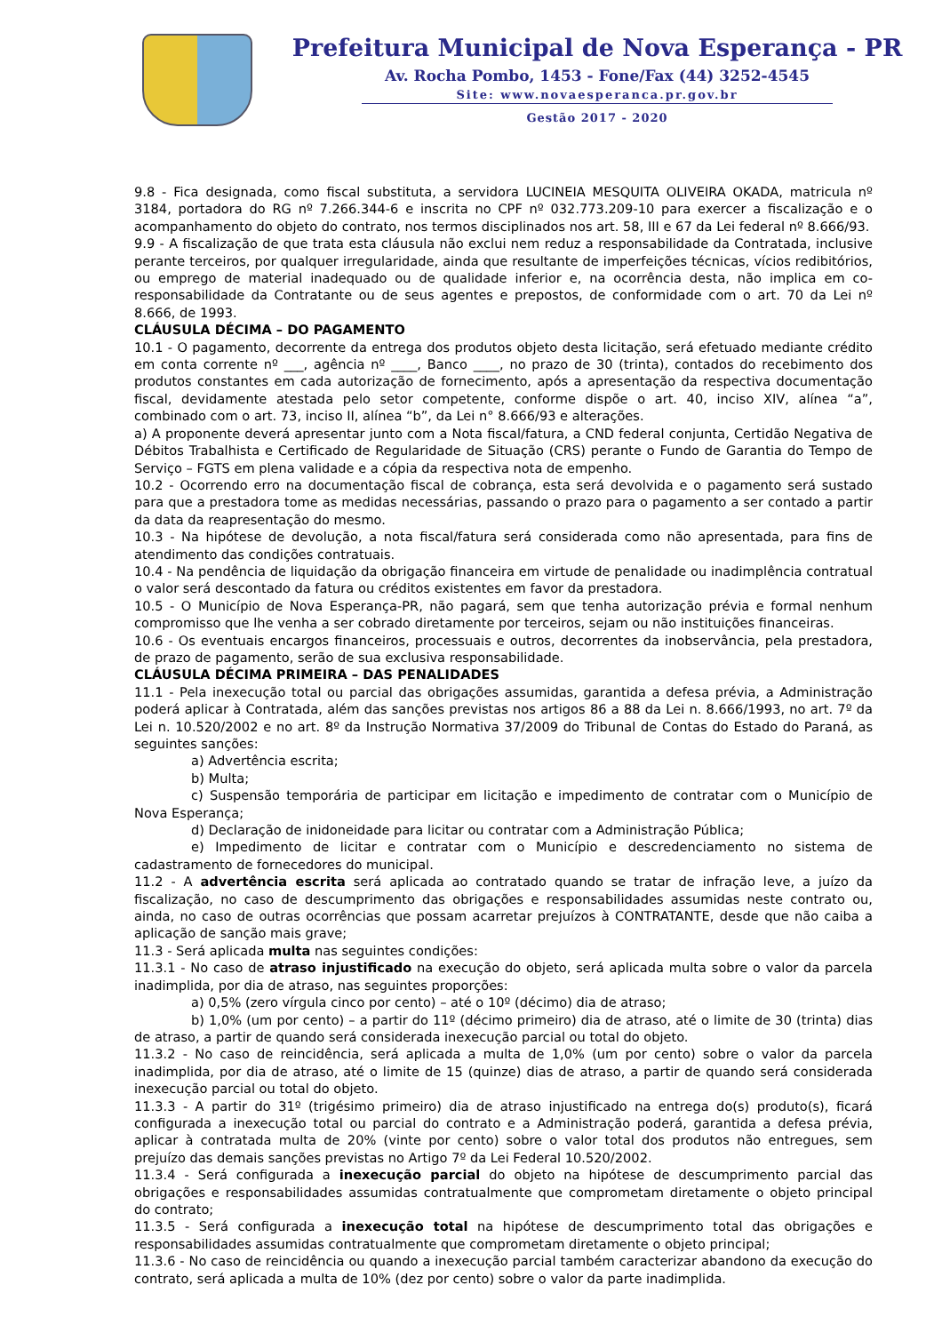Prefeitura Municipal de Nova Esperança - PR
Av. Rocha Pombo, 1453 - Fone/Fax (44) 3252-4545
Site: www.novaesperanca.pr.gov.br
Gestão 2017 - 2020
9.8 - Fica designada, como fiscal substituta, a servidora LUCINEIA MESQUITA OLIVEIRA OKADA, matricula nº 3184, portadora do RG nº 7.266.344-6 e inscrita no CPF nº 032.773.209-10 para exercer a fiscalização e o acompanhamento do objeto do contrato, nos termos disciplinados nos art. 58, III e 67 da Lei federal nº 8.666/93.
9.9 - A fiscalização de que trata esta cláusula não exclui nem reduz a responsabilidade da Contratada, inclusive perante terceiros, por qualquer irregularidade, ainda que resultante de imperfeições técnicas, vícios redibitórios, ou emprego de material inadequado ou de qualidade inferior e, na ocorrência desta, não implica em co-responsabilidade da Contratante ou de seus agentes e prepostos, de conformidade com o art. 70 da Lei nº 8.666, de 1993.
CLÁUSULA DÉCIMA – DO PAGAMENTO
10.1 - O pagamento, decorrente da entrega dos produtos objeto desta licitação, será efetuado mediante crédito em conta corrente nº ___, agência nº ____, Banco ____, no prazo de 30 (trinta), contados do recebimento dos produtos constantes em cada autorização de fornecimento, após a apresentação da respectiva documentação fiscal, devidamente atestada pelo setor competente, conforme dispõe o art. 40, inciso XIV, alínea “a”, combinado com o art. 73, inciso II, alínea “b”, da Lei n° 8.666/93 e alterações.
a) A proponente deverá apresentar junto com a Nota fiscal/fatura, a CND federal conjunta, Certidão Negativa de Débitos Trabalhista e Certificado de Regularidade de Situação (CRS) perante o Fundo de Garantia do Tempo de Serviço – FGTS em plena validade e a cópia da respectiva nota de empenho.
10.2 - Ocorrendo erro na documentação fiscal de cobrança, esta será devolvida e o pagamento será sustado para que a prestadora tome as medidas necessárias, passando o prazo para o pagamento a ser contado a partir da data da reapresentação do mesmo.
10.3 - Na hipótese de devolução, a nota fiscal/fatura será considerada como não apresentada, para fins de atendimento das condições contratuais.
10.4 - Na pendência de liquidação da obrigação financeira em virtude de penalidade ou inadimplência contratual o valor será descontado da fatura ou créditos existentes em favor da prestadora.
10.5 - O Município de Nova Esperança-PR, não pagará, sem que tenha autorização prévia e formal nenhum compromisso que lhe venha a ser cobrado diretamente por terceiros, sejam ou não instituições financeiras.
10.6 - Os eventuais encargos financeiros, processuais e outros, decorrentes da inobservância, pela prestadora, de prazo de pagamento, serão de sua exclusiva responsabilidade.
CLÁUSULA DÉCIMA PRIMEIRA – DAS PENALIDADES
11.1 - Pela inexecução total ou parcial das obrigações assumidas, garantida a defesa prévia, a Administração poderá aplicar à Contratada, além das sanções previstas nos artigos 86 a 88 da Lei n. 8.666/1993, no art. 7º da Lei n. 10.520/2002 e no art. 8º da Instrução Normativa 37/2009 do Tribunal de Contas do Estado do Paraná, as seguintes sanções:
a) Advertência escrita;
b) Multa;
c) Suspensão temporária de participar em licitação e impedimento de contratar com o Município de Nova Esperança;
d) Declaração de inidoneidade para licitar ou contratar com a Administração Pública;
e) Impedimento de licitar e contratar com o Município e descredenciamento no sistema de cadastramento de fornecedores do municipal.
11.2 - A advertência escrita será aplicada ao contratado quando se tratar de infração leve, a juízo da fiscalização, no caso de descumprimento das obrigações e responsabilidades assumidas neste contrato ou, ainda, no caso de outras ocorrências que possam acarretar prejuízos à CONTRATANTE, desde que não caiba a aplicação de sanção mais grave;
11.3 - Será aplicada multa nas seguintes condições:
11.3.1 - No caso de atraso injustificado na execução do objeto, será aplicada multa sobre o valor da parcela inadimplida, por dia de atraso, nas seguintes proporções:
a) 0,5% (zero vírgula cinco por cento) – até o 10º (décimo) dia de atraso;
b) 1,0% (um por cento) – a partir do 11º (décimo primeiro) dia de atraso, até o limite de 30 (trinta) dias de atraso, a partir de quando será considerada inexecução parcial ou total do objeto.
11.3.2 - No caso de reincidência, será aplicada a multa de 1,0% (um por cento) sobre o valor da parcela inadimplida, por dia de atraso, até o limite de 15 (quinze) dias de atraso, a partir de quando será considerada inexecução parcial ou total do objeto.
11.3.3 - A partir do 31º (trigésimo primeiro) dia de atraso injustificado na entrega do(s) produto(s), ficará configurada a inexecução total ou parcial do contrato e a Administração poderá, garantida a defesa prévia, aplicar à contratada multa de 20% (vinte por cento) sobre o valor total dos produtos não entregues, sem prejuízo das demais sanções previstas no Artigo 7º da Lei Federal 10.520/2002.
11.3.4 - Será configurada a inexecução parcial do objeto na hipótese de descumprimento parcial das obrigações e responsabilidades assumidas contratualmente que comprometam diretamente o objeto principal do contrato;
11.3.5 - Será configurada a inexecução total na hipótese de descumprimento total das obrigações e responsabilidades assumidas contratualmente que comprometam diretamente o objeto principal;
11.3.6 - No caso de reincidência ou quando a inexecução parcial também caracterizar abandono da execução do contrato, será aplicada a multa de 10% (dez por cento) sobre o valor da parte inadimplida.